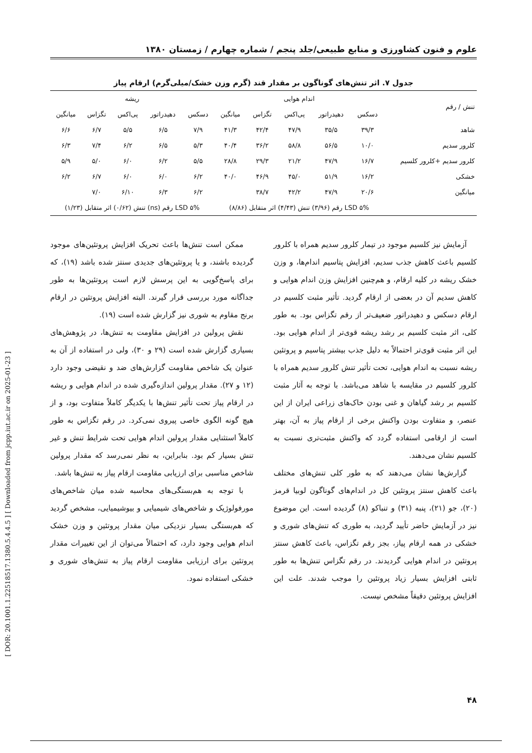علوم و فنون کشاورزی و منابع طبیعی/جلد پنجم / شماره چهارم / زمستان ۱۳۸۰
[ DOR: 20.1001.1.22518517.1380.5.4.4.5 ] [ Downloaded from jcpp.iut.ac.ir on 2025-01-23 ]
جدول ۷. اثر تنش‌های گوناگون بر مقدار قند (گرم وزن خشک/میلی‌گرم) ارقام پیاز
| تنش / رقم | اندام هوایی | | | | | ریشه | | | | |
| --- | --- | --- | --- | --- | --- | --- | --- | --- | --- | --- |
| | دسکس | دهیدراتور | پی‌اکس | تگزاس | میانگین | دسکس | دهیدراتور | پی‌اکس | تگزاس | میانگین |
| شاهد | ۳۹/۳ | ۳۵/۵ | ۴۷/۹ | ۴۲/۴ | ۴۱/۳ | ۷/۹ | ۶/۵ | ۵/۵ | ۶/۷ | ۶/۶ |
| کلرور سدیم | ۱۰/۰ | ۵۶/۵ | ۵۸/۸ | ۳۶/۲ | ۴۰/۴ | ۵/۳ | ۶/۵ | ۶/۲ | ۷/۴ | ۶/۳ |
| کلرور سدیم +کلرور کلسیم | ۱۶/۷ | ۴۷/۹ | ۲۱/۲ | ۲۹/۳ | ۲۸/۸ | ۵/۵ | ۶/۲ | ۶/۰ | ۵/۰ | ۵/۹ |
| خشکی | ۱۶/۲ | ۵۱/۹ | ۴۵/۰ | ۴۶/۹ | ۴۰/۰ | ۶/۲ | ۶/۰ | ۶/۰ | ۶/۷ | ۶/۲ |
| میانگین | ۲۰/۶ | ۴۷/۹ | ۴۲/۲ | ۳۸/۷ | | ۶/۲ | ۶/۳ | ۶/۱۰ | ۷/۰ | |
| | LSD ۵% رقم (۳/۹۶) تنش (۴/۴۳) اثر متقابل (۸/۸۶) | | | | | LSD ۵% رقم (ns) تنش (۰/۶۲) اثر متقابل (۱/۲۳) | | | | |
آزمایش نیز کلسیم موجود در تیمار کلرور سدیم همراه با کلرور کلسیم باعث کاهش جذب سدیم، افزایش پتاسیم اندام‌ها، و وزن خشک ریشه در کلیه ارقام، و هم‌چنین افزایش وزن اندام هوایی و کاهش سدیم آن در بعضی از ارقام گردید. تأثیر مثبت کلسیم در ارقام دسکس و دهیدراتور ضعیف‌تر از رقم تگزاس بود. به طور کلی، اثر مثبت کلسیم بر رشد ریشه قوی‌تر از اندام هوایی بود. این اثر مثبت قوی‌تر احتمالاً به دلیل جذب بیشتر پتاسیم و پروتئین ریشه نسبت به اندام هوایی، تحت تأثیر تنش کلرور سدیم همراه با کلرور کلسیم در مقایسه با شاهد می‌باشد. با توجه به آثار مثبت کلسیم بر رشد گیاهان و غنی بودن خاک‌های زراعی ایران از این عنصر، و متفاوت بودن واکنش برخی از ارقام پیاز به آن، بهتر است از ارقامی استفاده گردد که واکنش مثبت‌تری نسبت به کلسیم نشان می‌دهند.
گزارش‌ها نشان می‌دهند که به طور کلی تنش‌های مختلف باعث کاهش سنتز پروتئین کل در اندام‌های گوناگون لوبیا قرمز (۲۰)، جو (۲۱)، پنبه (۳۱) و تنباکو (۸) گردیده است. این موضوع نیز در آزمایش حاضر تأیید گردید، به طوری که تنش‌های شوری و خشکی در همه ارقام پیاز، بجز رقم تگزاس، باعث کاهش سنتز پروتئین در اندام هوایی گردیدند. در رقم تگزاس تنش‌ها به طور ثابتی افزایش بسیار زیاد پروتئین را موجب شدند. علت این افزایش پروتئین دقیقاً مشخص نیست.
ممکن است تنش‌ها باعث تحریک افزایش پروتئین‌های موجود گردیده باشند، و یا پروتئین‌های جدیدی سنتز شده باشد (۱۹)، که برای پاسخ‌گویی به این پرسش لازم است پروتئین‌ها به طور جداگانه مورد بررسی قرار گیرند. البته افزایش پروتئین در ارقام برنج مقاوم به شوری نیز گزارش شده است (۱۹).
نقش پرولین در افزایش مقاومت به تنش‌ها، در پژوهش‌های بسیاری گزارش شده است (۲۹ و ۳۰)، ولی در استفاده از آن به عنوان یک شاخص مقاومت گزارش‌های ضد و نقیضی وجود دارد (۱۲ و ۲۷). مقدار پرولین اندازه‌گیری شده در اندام هوایی و ریشه در ارقام پیاز تحت تأثیر تنش‌ها با یکدیگر کاملاً متفاوت بود، و از هیچ گونه الگوی خاصی پیروی نمی‌کرد. در رقم تگزاس به طور کاملاً استثنایی مقدار پرولین اندام هوایی تحت شرایط تنش و غیر تنش بسیار کم بود. بنابراین، به نظر نمی‌رسد که مقدار پرولین شاخص مناسبی برای ارزیابی مقاومت ارقام پیاز به تنش‌ها باشد.
با توجه به هم‌بستگی‌های محاسبه شده میان شاخص‌های مورفولوژیک و شاخص‌های شیمیایی و بیوشیمیایی، مشخص گردید که هم‌بستگی بسیار نزدیکی میان مقدار پروتئین و وزن خشک اندام هوایی وجود دارد، که احتمالاً می‌توان از این تغییرات مقدار پروتئین برای ارزیابی مقاومت ارقام پیاز به تنش‌های شوری و خشکی استفاده نمود.
۴۸